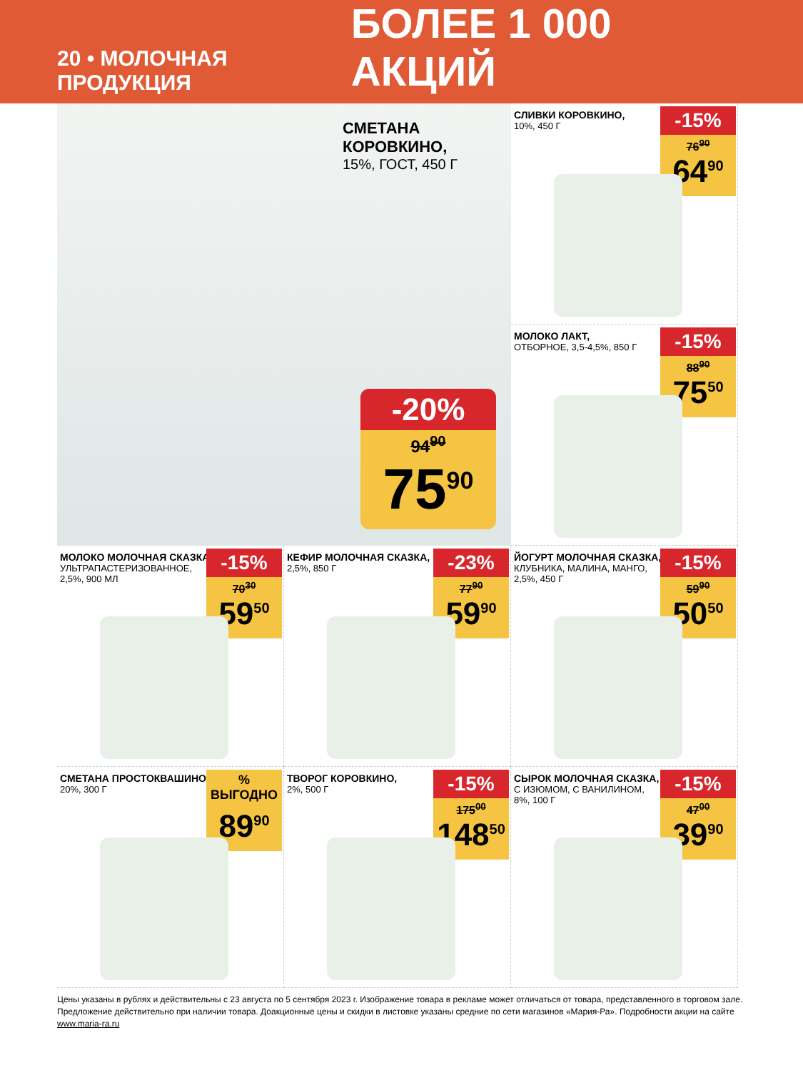20 • МОЛОЧНАЯ ПРОДУКЦИЯ
БОЛЕЕ 1 000 АКЦИЙ
СМЕТАНА КОРОВКИНО,
15%, ГОСТ, 450 Г
-20%
94<sup>90</sup>
75<sup>90</sup>
СЛИВКИ КОРОВКИНО,
10%, 450 Г
-15%
76<sup>90</sup>
64<sup>90</sup>
МОЛОКО ЛАКТ,
ОТБОРНОЕ, 3,5-4,5%, 850 Г
-15%
88<sup>90</sup>
75<sup>50</sup>
МОЛОКО МОЛОЧНАЯ СКАЗКА,
УЛЬТРАПАСТЕРИЗОВАННОЕ, 2,5%, 900 МЛ
-15%
70<sup>30</sup>
59<sup>50</sup>
КЕФИР МОЛОЧНАЯ СКАЗКА,
2,5%, 850 Г
-23%
77<sup>90</sup>
59<sup>90</sup>
ЙОГУРТ МОЛОЧНАЯ СКАЗКА,
КЛУБНИКА, МАЛИНА, МАНГО, 2,5%, 450 Г
-15%
59<sup>90</sup>
50<sup>50</sup>
СМЕТАНА ПРОСТОКВАШИНО,
20%, 300 Г
% ВЫГОДНО
89<sup>90</sup>
ТВОРОГ КОРОВКИНО,
2%, 500 Г
-15%
175<sup>00</sup>
148<sup>50</sup>
СЫРОК МОЛОЧНАЯ СКАЗКА,
С ИЗЮМОМ, С ВАНИЛИНОМ, 8%, 100 Г
-15%
47<sup>00</sup>
39<sup>90</sup>
Цены указаны в рублях и действительны с 23 августа по 5 сентября 2023 г. Изображение товара в рекламе может отличаться от товара, представленного в торговом зале. Предложение действительно при наличии товара. Доакционные цены и скидки в листовке указаны средние по сети магазинов «Мария-Ра». Подробности акции на сайте www.maria-ra.ru